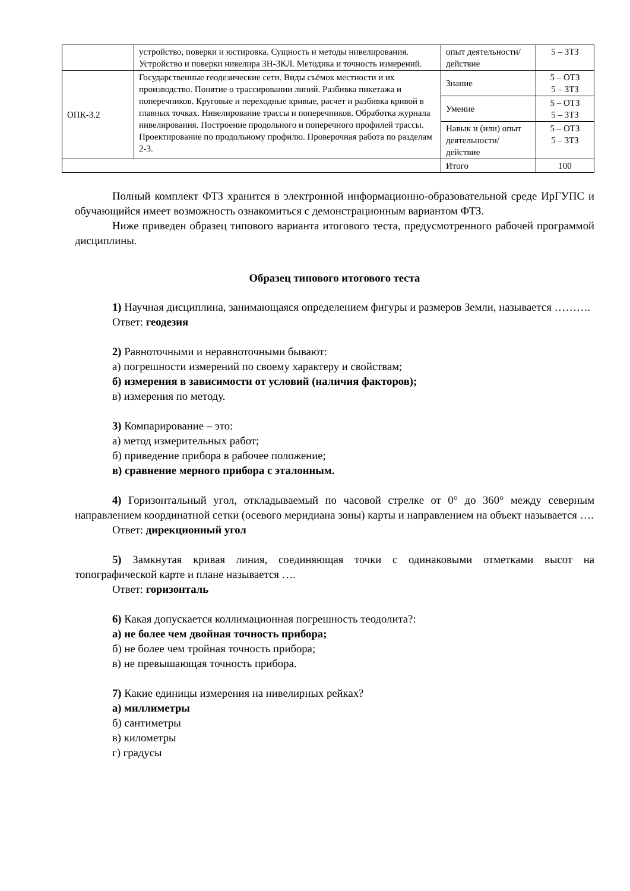| | устройство, поверки и юстировка. Сущность и методы нивелирования. Устройство и поверки нивелира 3Н-3КЛ. Методика и точность измерений. | опыт деятельности/ действие | 5 – ЗТЗ |
| ОПК-3.2 | Государственные геодезические сети. Виды съёмок местности и их производство. Понятие о трассировании линий. Разбивка пикетажа и поперечников. Круговые и переходные кривые, расчет и разбивка кривой в главных точках. Нивелирование трассы и поперечников. Обработка журнала нивелирования. Построение продольного и поперечного профилей трассы. Проектирование по продольному профилю. Проверочная работа по разделам 2-3. | Знание | 5 – ОТЗ 5 – ЗТЗ |
| | | Умение | 5 – ОТЗ 5 – ЗТЗ |
| | | Навык и (или) опыт деятельности/ действие | 5 – ОТЗ 5 – ЗТЗ |
| | | Итого | 100 |
Полный комплект ФТЗ хранится в электронной информационно-образовательной среде ИрГУПС и обучающийся имеет возможность ознакомиться с демонстрационным вариантом ФТЗ.
Ниже приведен образец типового варианта итогового теста, предусмотренного рабочей программой дисциплины.
Образец типового итогового теста
1) Научная дисциплина, занимающаяся определением фигуры и размеров Земли, называется ……….
Ответ: геодезия
2) Равноточными и неравноточными бывают:
а) погрешности измерений по своему характеру и свойствам;
б) измерения в зависимости от условий (наличия факторов);
в) измерения по методу.
3) Компарирование – это:
а) метод измерительных работ;
б) приведение прибора в рабочее положение;
в) сравнение мерного прибора с эталонным.
4) Горизонтальный угол, откладываемый по часовой стрелке от 0° до 360° между северным направлением координатной сетки (осевого меридиана зоны) карты и направлением на объект называется ….
Ответ: дирекционный угол
5) Замкнутая кривая линия, соединяющая точки с одинаковыми отметками высот на топографической карте и плане называется ….
Ответ: горизонталь
6) Какая допускается коллимационная погрешность теодолита?:
а) не более чем двойная точность прибора;
б) не более чем тройная точность прибора;
в) не превышающая точность прибора.
7) Какие единицы измерения на нивелирных рейках?
а) миллиметры
б) сантиметры
в) километры
г) градусы